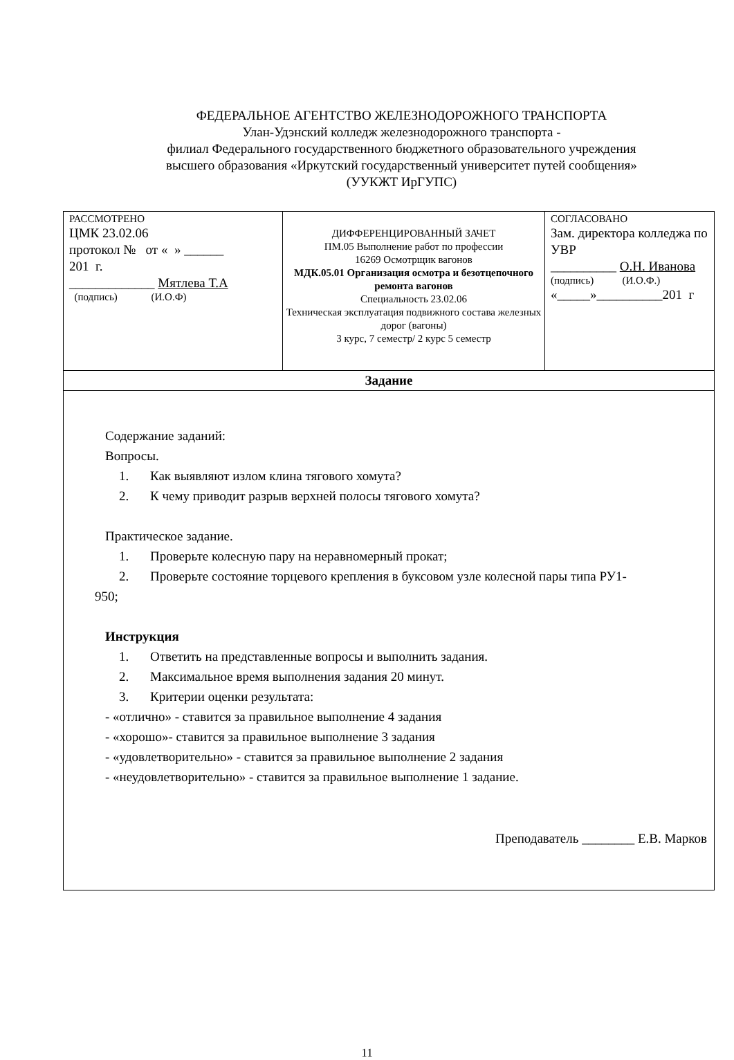ФЕДЕРАЛЬНОЕ АГЕНТСТВО ЖЕЛЕЗНОДОРОЖНОГО ТРАНСПОРТА
Улан-Удэнский колледж железнодорожного транспорта -
филиал Федерального государственного бюджетного образовательного учреждения
высшего образования «Иркутский государственный университет путей сообщения»
(УУКЖТ ИрГУПС)
| РАССМОТРЕНО ЦМК 23.02.06 протокол № от « » ______ 201 г. _____________ Мятлева Т.А (подпись) (И.О.Ф) | ДИФФЕРЕНЦИРОВАННЫЙ ЗАЧЕТ ПМ.05 Выполнение работ по профессии 16269 Осмотрщик вагонов МДК.05.01 Организация осмотра и безотцепочного ремонта вагонов Специальность 23.02.06 Техническая эксплуатация подвижного состава железных дорог (вагоны) 3 курс, 7 семестр/ 2 курс 5 семестр | СОГЛАСОВАНО Зам. директора колледжа по УВР __________ О.Н. Иванова (подпись) (И.О.Ф.) «_____»__________201 г |
| Задание | | |
| Содержание заданий: Вопросы. 1. Как выявляют излом клина тягового хомута? 2. К чему приводит разрыв верхней полосы тягового хомута? Практическое задание. 1. Проверьте колесную пару на неравномерный прокат; 2. Проверьте состояние торцевого крепления в буксовом узле колесной пары типа РУ1- 950; Инструкция 1. Ответить на представленные вопросы и выполнить задания. 2. Максимальное время выполнения задания 20 минут. 3. Критерии оценки результата: - «отлично» - ставится за правильное выполнение 4 задания - «хорошо»- ставится за правильное выполнение 3 задания - «удовлетворительно» - ставится за правильное выполнение 2 задания - «неудовлетворительно» - ставится за правильное выполнение 1 задание. Преподаватель ________ Е.В. Марков | | |
11